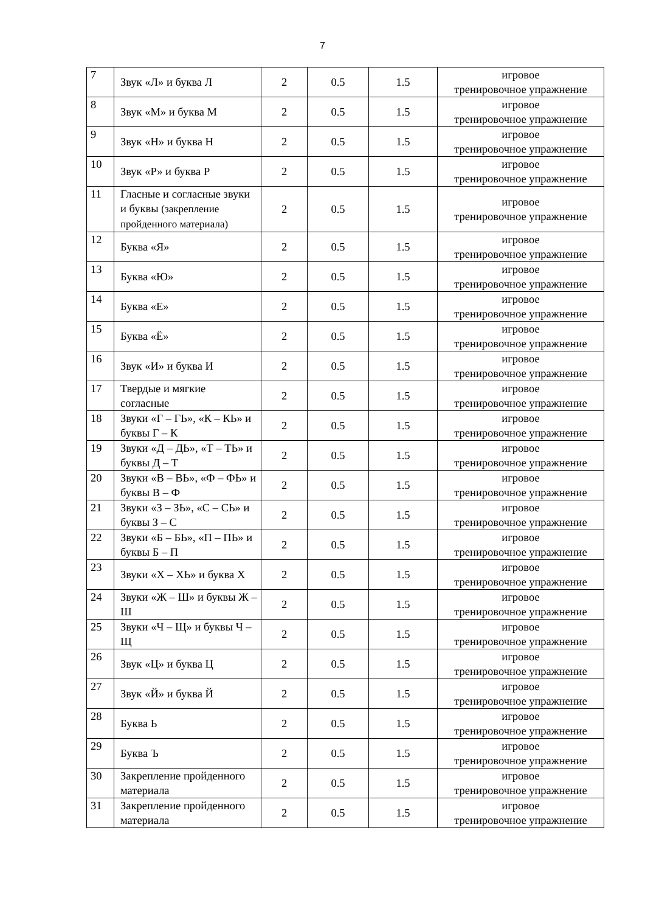7
| 7 | Звук «Л» и буква Л | 2 | 0.5 | 1.5 | игровое тренировочное упражнение |
| 8 | Звук «М» и буква М | 2 | 0.5 | 1.5 | игровое тренировочное упражнение |
| 9 | Звук «Н» и буква Н | 2 | 0.5 | 1.5 | игровое тренировочное упражнение |
| 10 | Звук «Р» и буква Р | 2 | 0.5 | 1.5 | игровое тренировочное упражнение |
| 11 | Гласные и согласные звуки и буквы (закрепление пройденного материала) | 2 | 0.5 | 1.5 | игровое тренировочное упражнение |
| 12 | Буква «Я» | 2 | 0.5 | 1.5 | игровое тренировочное упражнение |
| 13 | Буква «Ю» | 2 | 0.5 | 1.5 | игровое тренировочное упражнение |
| 14 | Буква «Е» | 2 | 0.5 | 1.5 | игровое тренировочное упражнение |
| 15 | Буква «Ё» | 2 | 0.5 | 1.5 | игровое тренировочное упражнение |
| 16 | Звук «И» и буква И | 2 | 0.5 | 1.5 | игровое тренировочное упражнение |
| 17 | Твердые и мягкие согласные | 2 | 0.5 | 1.5 | игровое тренировочное упражнение |
| 18 | Звуки «Г – ГЬ», «К – КЬ» и буквы Г – К | 2 | 0.5 | 1.5 | игровое тренировочное упражнение |
| 19 | Звуки «Д – ДЬ», «Т – ТЬ» и буквы Д – Т | 2 | 0.5 | 1.5 | игровое тренировочное упражнение |
| 20 | Звуки «В – ВЬ», «Ф – ФЬ» и буквы В – Ф | 2 | 0.5 | 1.5 | игровое тренировочное упражнение |
| 21 | Звуки «З – ЗЬ», «С – СЬ» и буквы З – С | 2 | 0.5 | 1.5 | игровое тренировочное упражнение |
| 22 | Звуки «Б – БЬ», «П – ПЬ» и буквы Б – П | 2 | 0.5 | 1.5 | игровое тренировочное упражнение |
| 23 | Звуки «Х – ХЬ» и буква Х | 2 | 0.5 | 1.5 | игровое тренировочное упражнение |
| 24 | Звуки «Ж – Ш» и буквы Ж – Ш | 2 | 0.5 | 1.5 | игровое тренировочное упражнение |
| 25 | Звуки «Ч – Щ» и буквы Ч – Щ | 2 | 0.5 | 1.5 | игровое тренировочное упражнение |
| 26 | Звук «Ц» и буква Ц | 2 | 0.5 | 1.5 | игровое тренировочное упражнение |
| 27 | Звук «Й» и буква Й | 2 | 0.5 | 1.5 | игровое тренировочное упражнение |
| 28 | Буква Ь | 2 | 0.5 | 1.5 | игровое тренировочное упражнение |
| 29 | Буква Ъ | 2 | 0.5 | 1.5 | игровое тренировочное упражнение |
| 30 | Закрепление пройденного материала | 2 | 0.5 | 1.5 | игровое тренировочное упражнение |
| 31 | Закрепление пройденного материала | 2 | 0.5 | 1.5 | игровое тренировочное упражнение |